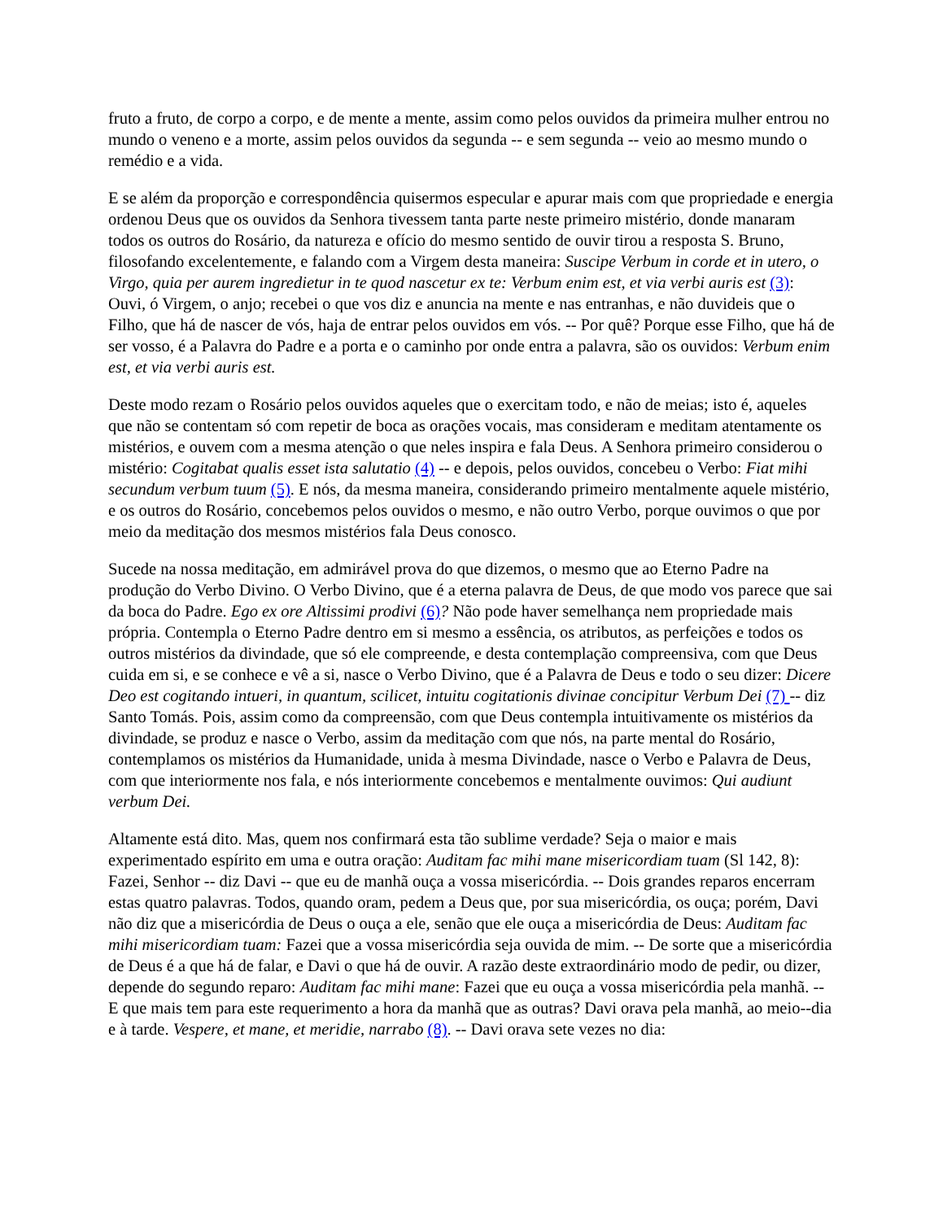fruto a fruto, de corpo a corpo, e de mente a mente, assim como pelos ouvidos da primeira mulher entrou no mundo o veneno e a morte, assim pelos ouvidos da segunda -- e sem segunda -- veio ao mesmo mundo o remédio e a vida.
E se além da proporção e correspondência quisermos especular e apurar mais com que propriedade e energia ordenou Deus que os ouvidos da Senhora tivessem tanta parte neste primeiro mistério, donde manaram todos os outros do Rosário, da natureza e ofício do mesmo sentido de ouvir tirou a resposta S. Bruno, filosofando excelentemente, e falando com a Virgem desta maneira: Suscipe Verbum in corde et in utero, o Virgo, quia per aurem ingredietur in te quod nascetur ex te: Verbum enim est, et via verbi auris est (3): Ouvi, ó Virgem, o anjo; recebei o que vos diz e anuncia na mente e nas entranhas, e não duvideis que o Filho, que há de nascer de vós, haja de entrar pelos ouvidos em vós. -- Por quê? Porque esse Filho, que há de ser vosso, é a Palavra do Padre e a porta e o caminho por onde entra a palavra, são os ouvidos: Verbum enim est, et via verbi auris est.
Deste modo rezam o Rosário pelos ouvidos aqueles que o exercitam todo, e não de meias; isto é, aqueles que não se contentam só com repetir de boca as orações vocais, mas consideram e meditam atentamente os mistérios, e ouvem com a mesma atenção o que neles inspira e fala Deus. A Senhora primeiro considerou o mistério: Cogitabat qualis esset ista salutatio (4) -- e depois, pelos ouvidos, concebeu o Verbo: Fiat mihi secundum verbum tuum (5). E nós, da mesma maneira, considerando primeiro mentalmente aquele mistério, e os outros do Rosário, concebemos pelos ouvidos o mesmo, e não outro Verbo, porque ouvimos o que por meio da meditação dos mesmos mistérios fala Deus conosco.
Sucede na nossa meditação, em admirável prova do que dizemos, o mesmo que ao Eterno Padre na produção do Verbo Divino. O Verbo Divino, que é a eterna palavra de Deus, de que modo vos parece que sai da boca do Padre. Ego ex ore Altissimi prodivi (6)? Não pode haver semelhança nem propriedade mais própria. Contempla o Eterno Padre dentro em si mesmo a essência, os atributos, as perfeições e todos os outros mistérios da divindade, que só ele compreende, e desta contemplação compreensiva, com que Deus cuida em si, e se conhece e vê a si, nasce o Verbo Divino, que é a Palavra de Deus e todo o seu dizer: Dicere Deo est cogitando intueri, in quantum, scilicet, intuitu cogitationis divinae concipitur Verbum Dei (7) -- diz Santo Tomás. Pois, assim como da compreensão, com que Deus contempla intuitivamente os mistérios da divindade, se produz e nasce o Verbo, assim da meditação com que nós, na parte mental do Rosário, contemplamos os mistérios da Humanidade, unida à mesma Divindade, nasce o Verbo e Palavra de Deus, com que interiormente nos fala, e nós interiormente concebemos e mentalmente ouvimos: Qui audiunt verbum Dei.
Altamente está dito. Mas, quem nos confirmará esta tão sublime verdade? Seja o maior e mais experimentado espírito em uma e outra oração: Auditam fac mihi mane misericordiam tuam (Sl 142, 8): Fazei, Senhor -- diz Davi -- que eu de manhã ouça a vossa misericórdia. -- Dois grandes reparos encerram estas quatro palavras. Todos, quando oram, pedem a Deus que, por sua misericórdia, os ouça; porém, Davi não diz que a misericórdia de Deus o ouça a ele, senão que ele ouça a misericórdia de Deus: Auditam fac mihi misericordiam tuam: Fazei que a vossa misericórdia seja ouvida de mim. -- De sorte que a misericórdia de Deus é a que há de falar, e Davi o que há de ouvir. A razão deste extraordinário modo de pedir, ou dizer, depende do segundo reparo: Auditam fac mihi mane: Fazei que eu ouça a vossa misericórdia pela manhã. -- E que mais tem para este requerimento a hora da manhã que as outras? Davi orava pela manhã, ao meio--dia e à tarde. Vespere, et mane, et meridie, narrabo (8). -- Davi orava sete vezes no dia: